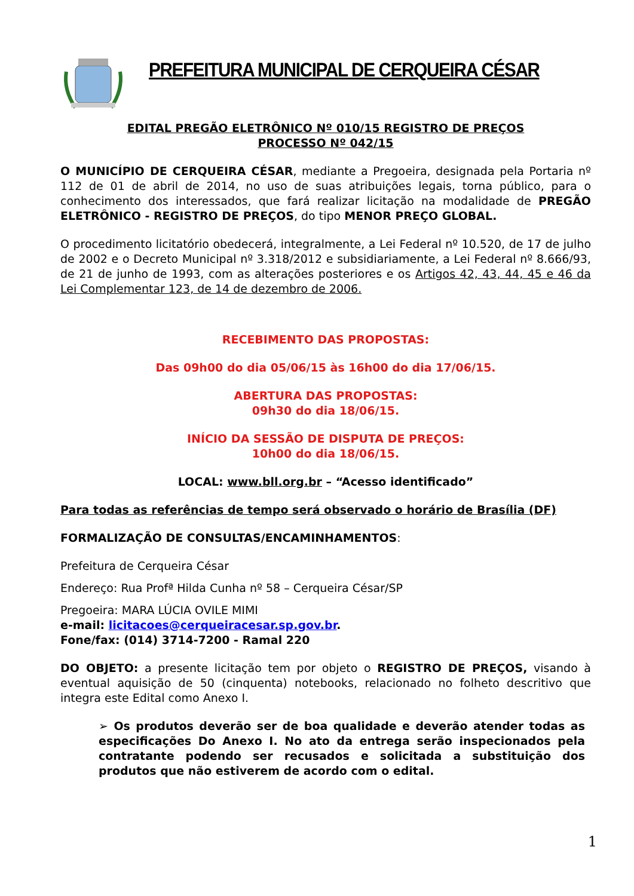PREFEITURA MUNICIPAL DE CERQUEIRA CÉSAR
EDITAL PREGÃO ELETRÔNICO Nº 010/15 REGISTRO DE PREÇOS
PROCESSO Nº 042/15
O MUNICÍPIO DE CERQUEIRA CÉSAR, mediante a Pregoeira, designada pela Portaria nº 112 de 01 de abril de 2014, no uso de suas atribuições legais, torna público, para o conhecimento dos interessados, que fará realizar licitação na modalidade de PREGÃO ELETRÔNICO - REGISTRO DE PREÇOS, do tipo MENOR PREÇO GLOBAL.
O procedimento licitatório obedecerá, integralmente, a Lei Federal nº 10.520, de 17 de julho de 2002 e o Decreto Municipal nº 3.318/2012 e subsidiariamente, a Lei Federal nº 8.666/93, de 21 de junho de 1993, com as alterações posteriores e os Artigos 42, 43, 44, 45 e 46 da Lei Complementar 123, de 14 de dezembro de 2006.
RECEBIMENTO DAS PROPOSTAS:
Das 09h00 do dia 05/06/15 às 16h00 do dia 17/06/15.
ABERTURA DAS PROPOSTAS:
09h30 do dia 18/06/15.
INÍCIO DA SESSÃO DE DISPUTA DE PREÇOS:
10h00 do dia 18/06/15.
LOCAL: www.bll.org.br – “Acesso identificado”
Para todas as referências de tempo será observado o horário de Brasília (DF)
FORMALIZAÇÃO DE CONSULTAS/ENCAMINHAMENTOS:
Prefeitura de Cerqueira César
Endereço: Rua Profª Hilda Cunha nº 58 – Cerqueira César/SP
Pregoeira: MARA LÚCIA OVILE MIMI
e-mail: licitacoes@cerqueiracesar.sp.gov.br.
Fone/fax: (014) 3714-7200 - Ramal 220
DO OBJETO: a presente licitação tem por objeto o REGISTRO DE PREÇOS, visando à eventual aquisição de 50 (cinquenta) notebooks, relacionado no folheto descritivo que integra este Edital como Anexo I.
➢ Os produtos deverão ser de boa qualidade e deverão atender todas as especificações Do Anexo I. No ato da entrega serão inspecionados pela contratante podendo ser recusados e solicitada a substituição dos produtos que não estiverem de acordo com o edital.
1